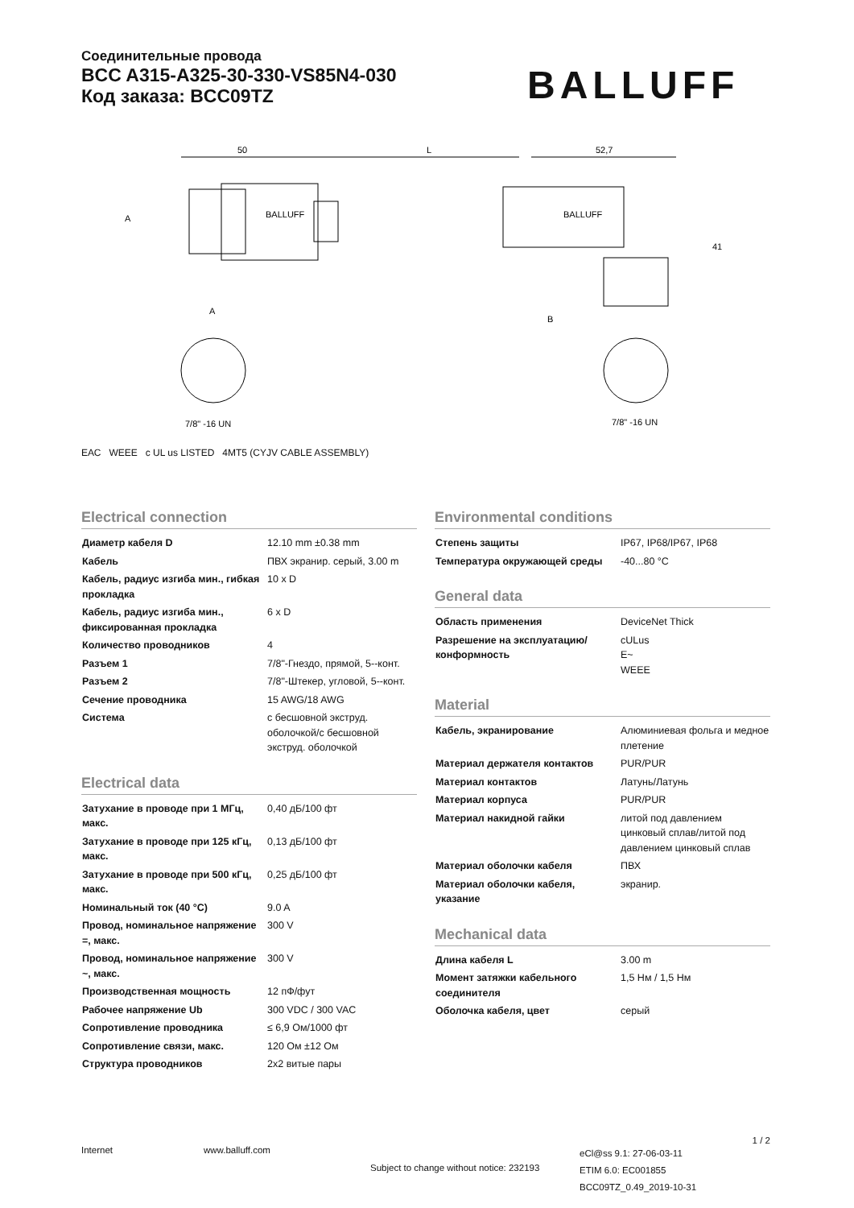Соединительные провода
BCC A315-A325-30-330-VS85N4-030
Код заказа: BCC09TZ
BALLUFF
50
L
52,7
A
A
B
41
7/8" -16 UN
7/8" -16 UN
BALLUFF
BALLUFF
ЕАС WEEE c UL us LISTED 4MT5 (CYJV CABLE ASSEMBLY)
Electrical connection
| Диаметр кабеля D | 12.10 mm ±0.38 mm |
| Кабель | ПВХ экранир. серый, 3.00 m |
| Кабель, радиус изгиба мин., гибкая прокладка | 10 x D |
| Кабель, радиус изгиба мин., фиксированная прокладка | 6 x D |
| Количество проводников | 4 |
| Разъем 1 | 7/8"-Гнездо, прямой, 5--конт. |
| Разъем 2 | 7/8"-Штекер, угловой, 5--конт. |
| Сечение проводника | 15 AWG/18 AWG |
| Система | с бесшовной экструд. оболочкой/с бесшовной экструд. оболочкой |
Electrical data
| Затухание в проводе при 1 МГц, макс. | 0,40 дБ/100 фт |
| Затухание в проводе при 125 кГц, макс. | 0,13 дБ/100 фт |
| Затухание в проводе при 500 кГц, макс. | 0,25 дБ/100 фт |
| Номинальный ток (40 °C) | 9.0 A |
| Провод, номинальное напряжение =, макс. | 300 V |
| Провод, номинальное напряжение ~, макс. | 300 V |
| Производственная мощность | 12 пФ/фут |
| Рабочее напряжение Ub | 300 VDC / 300 VAC |
| Сопротивление проводника | ≤ 6,9 Ом/1000 фт |
| Сопротивление связи, макс. | 120 Ом ±12 Ом |
| Структура проводников | 2x2 витые пары |
Environmental conditions
| Степень защиты | IP67, IP68/IP67, IP68 |
| Температура окружающей среды | -40...80 °C |
General data
| Область применения | DeviceNet Thick |
| Разрешение на эксплуатацию/ конформность | cULus E~ WEEE |
Material
| Кабель, экранирование | Алюминиевая фольга и медное плетение |
| Материал держателя контактов | PUR/PUR |
| Материал контактов | Латунь/Латунь |
| Материал корпуса | PUR/PUR |
| Материал накидной гайки | литой под давлением цинковый сплав/литой под давлением цинковый сплав |
| Материал оболочки кабеля | ПВХ |
| Материал оболочки кабеля, указание | экранир. |
Mechanical data
| Длина кабеля L | 3.00 m |
| Момент затяжки кабельного соединителя | 1,5 Нм / 1,5 Нм |
| Оболочка кабеля, цвет | серый |
1 / 2
Internet www.balluff.com Subject to change without notice: 232193 eCl@ss 9.1: 27-06-03-11
ETIM 6.0: EC001855
BCC09TZ_0.49_2019-10-31